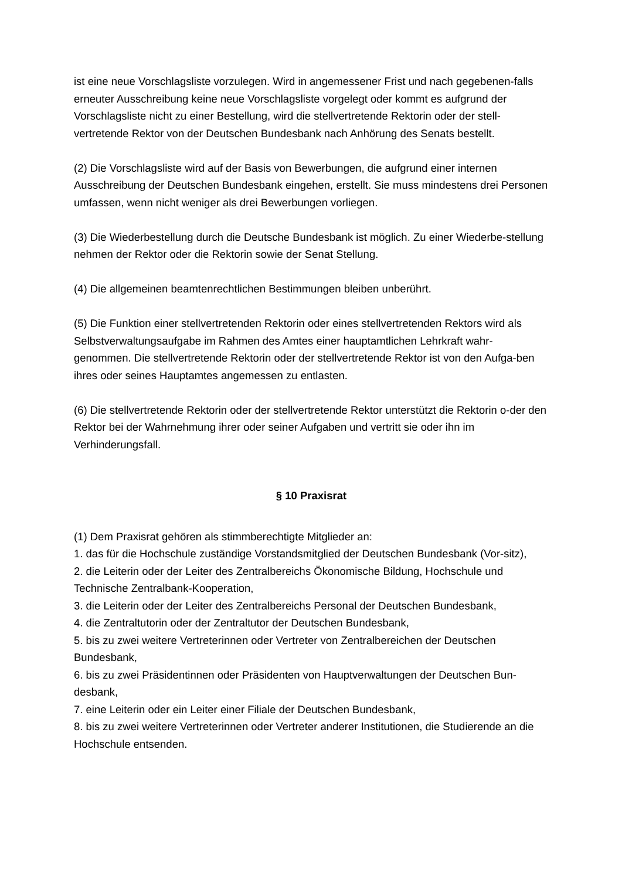ist eine neue Vorschlagsliste vorzulegen. Wird in angemessener Frist und nach gegebenen-falls erneuter Ausschreibung keine neue Vorschlagsliste vorgelegt oder kommt es aufgrund der Vorschlagsliste nicht zu einer Bestellung, wird die stellvertretende Rektorin oder der stell-vertretende Rektor von der Deutschen Bundesbank nach Anhörung des Senats bestellt.
(2) Die Vorschlagsliste wird auf der Basis von Bewerbungen, die aufgrund einer internen Ausschreibung der Deutschen Bundesbank eingehen, erstellt. Sie muss mindestens drei Personen umfassen, wenn nicht weniger als drei Bewerbungen vorliegen.
(3) Die Wiederbestellung durch die Deutsche Bundesbank ist möglich. Zu einer Wiederbe-stellung nehmen der Rektor oder die Rektorin sowie der Senat Stellung.
(4) Die allgemeinen beamtenrechtlichen Bestimmungen bleiben unberührt.
(5) Die Funktion einer stellvertretenden Rektorin oder eines stellvertretenden Rektors wird als Selbstverwaltungsaufgabe im Rahmen des Amtes einer hauptamtlichen Lehrkraft wahr-genommen. Die stellvertretende Rektorin oder der stellvertretende Rektor ist von den Aufga-ben ihres oder seines Hauptamtes angemessen zu entlasten.
(6) Die stellvertretende Rektorin oder der stellvertretende Rektor unterstützt die Rektorin o-der den Rektor bei der Wahrnehmung ihrer oder seiner Aufgaben und vertritt sie oder ihn im Verhinderungsfall.
§ 10 Praxisrat
(1) Dem Praxisrat gehören als stimmberechtigte Mitglieder an:
1. das für die Hochschule zuständige Vorstandsmitglied der Deutschen Bundesbank (Vor-sitz),
2. die Leiterin oder der Leiter des Zentralbereichs Ökonomische Bildung, Hochschule und Technische Zentralbank-Kooperation,
3. die Leiterin oder der Leiter des Zentralbereichs Personal der Deutschen Bundesbank,
4. die Zentraltutorin oder der Zentraltutor der Deutschen Bundesbank,
5. bis zu zwei weitere Vertreterinnen oder Vertreter von Zentralbereichen der Deutschen Bundesbank,
6. bis zu zwei Präsidentinnen oder Präsidenten von Hauptverwaltungen der Deutschen Bun-desbank,
7. eine Leiterin oder ein Leiter einer Filiale der Deutschen Bundesbank,
8. bis zu zwei weitere Vertreterinnen oder Vertreter anderer Institutionen, die Studierende an die Hochschule entsenden.